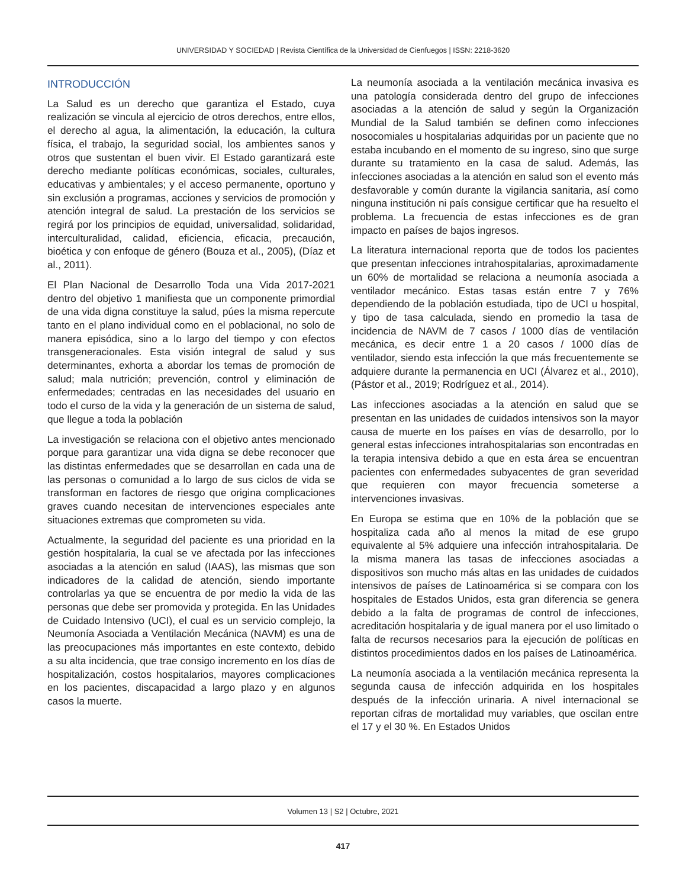UNIVERSIDAD Y SOCIEDAD | Revista Científica de la Universidad de Cienfuegos | ISSN: 2218-3620
INTRODUCCIÓN
La Salud es un derecho que garantiza el Estado, cuya realización se vincula al ejercicio de otros derechos, entre ellos, el derecho al agua, la alimentación, la educación, la cultura física, el trabajo, la seguridad social, los ambientes sanos y otros que sustentan el buen vivir. El Estado garantizará este derecho mediante políticas económicas, sociales, culturales, educativas y ambientales; y el acceso permanente, oportuno y sin exclusión a programas, acciones y servicios de promoción y atención integral de salud. La prestación de los servicios se regirá por los principios de equidad, universalidad, solidaridad, interculturalidad, calidad, eficiencia, eficacia, precaución, bioética y con enfoque de género (Bouza et al., 2005), (Díaz et al., 2011).
El Plan Nacional de Desarrollo Toda una Vida 2017-2021 dentro del objetivo 1 manifiesta que un componente primordial de una vida digna constituye la salud, púes la misma repercute tanto en el plano individual como en el poblacional, no solo de manera episódica, sino a lo largo del tiempo y con efectos transgeneracionales. Esta visión integral de salud y sus determinantes, exhorta a abordar los temas de promoción de salud; mala nutrición; prevención, control y eliminación de enfermedades; centradas en las necesidades del usuario en todo el curso de la vida y la generación de un sistema de salud, que llegue a toda la población
La investigación se relaciona con el objetivo antes mencionado porque para garantizar una vida digna se debe reconocer que las distintas enfermedades que se desarrollan en cada una de las personas o comunidad a lo largo de sus ciclos de vida se transforman en factores de riesgo que origina complicaciones graves cuando necesitan de intervenciones especiales ante situaciones extremas que comprometen su vida.
Actualmente, la seguridad del paciente es una prioridad en la gestión hospitalaria, la cual se ve afectada por las infecciones asociadas a la atención en salud (IAAS), las mismas que son indicadores de la calidad de atención, siendo importante controlarlas ya que se encuentra de por medio la vida de las personas que debe ser promovida y protegida. En las Unidades de Cuidado Intensivo (UCI), el cual es un servicio complejo, la Neumonía Asociada a Ventilación Mecánica (NAVM) es una de las preocupaciones más importantes en este contexto, debido a su alta incidencia, que trae consigo incremento en los días de hospitalización, costos hospitalarios, mayores complicaciones en los pacientes, discapacidad a largo plazo y en algunos casos la muerte.
La neumonía asociada a la ventilación mecánica invasiva es una patología considerada dentro del grupo de infecciones asociadas a la atención de salud y según la Organización Mundial de la Salud también se definen como infecciones nosocomiales u hospitalarias adquiridas por un paciente que no estaba incubando en el momento de su ingreso, sino que surge durante su tratamiento en la casa de salud. Además, las infecciones asociadas a la atención en salud son el evento más desfavorable y común durante la vigilancia sanitaria, así como ninguna institución ni país consigue certificar que ha resuelto el problema. La frecuencia de estas infecciones es de gran impacto en países de bajos ingresos.
La literatura internacional reporta que de todos los pacientes que presentan infecciones intrahospitalarias, aproximadamente un 60% de mortalidad se relaciona a neumonía asociada a ventilador mecánico. Estas tasas están entre 7 y 76% dependiendo de la población estudiada, tipo de UCI u hospital, y tipo de tasa calculada, siendo en promedio la tasa de incidencia de NAVM de 7 casos / 1000 días de ventilación mecánica, es decir entre 1 a 20 casos / 1000 días de ventilador, siendo esta infección la que más frecuentemente se adquiere durante la permanencia en UCI (Álvarez et al., 2010), (Pástor et al., 2019; Rodríguez et al., 2014).
Las infecciones asociadas a la atención en salud que se presentan en las unidades de cuidados intensivos son la mayor causa de muerte en los países en vías de desarrollo, por lo general estas infecciones intrahospitalarias son encontradas en la terapia intensiva debido a que en esta área se encuentran pacientes con enfermedades subyacentes de gran severidad que requieren con mayor frecuencia someterse a intervenciones invasivas.
En Europa se estima que en 10% de la población que se hospitaliza cada año al menos la mitad de ese grupo equivalente al 5% adquiere una infección intrahospitalaria. De la misma manera las tasas de infecciones asociadas a dispositivos son mucho más altas en las unidades de cuidados intensivos de países de Latinoamérica si se compara con los hospitales de Estados Unidos, esta gran diferencia se genera debido a la falta de programas de control de infecciones, acreditación hospitalaria y de igual manera por el uso limitado o falta de recursos necesarios para la ejecución de políticas en distintos procedimientos dados en los países de Latinoamérica.
La neumonía asociada a la ventilación mecánica representa la segunda causa de infección adquirida en los hospitales después de la infección urinaria. A nivel internacional se reportan cifras de mortalidad muy variables, que oscilan entre el 17 y el 30 %. En Estados Unidos
Volumen 13 | S2 | Octubre, 2021
417